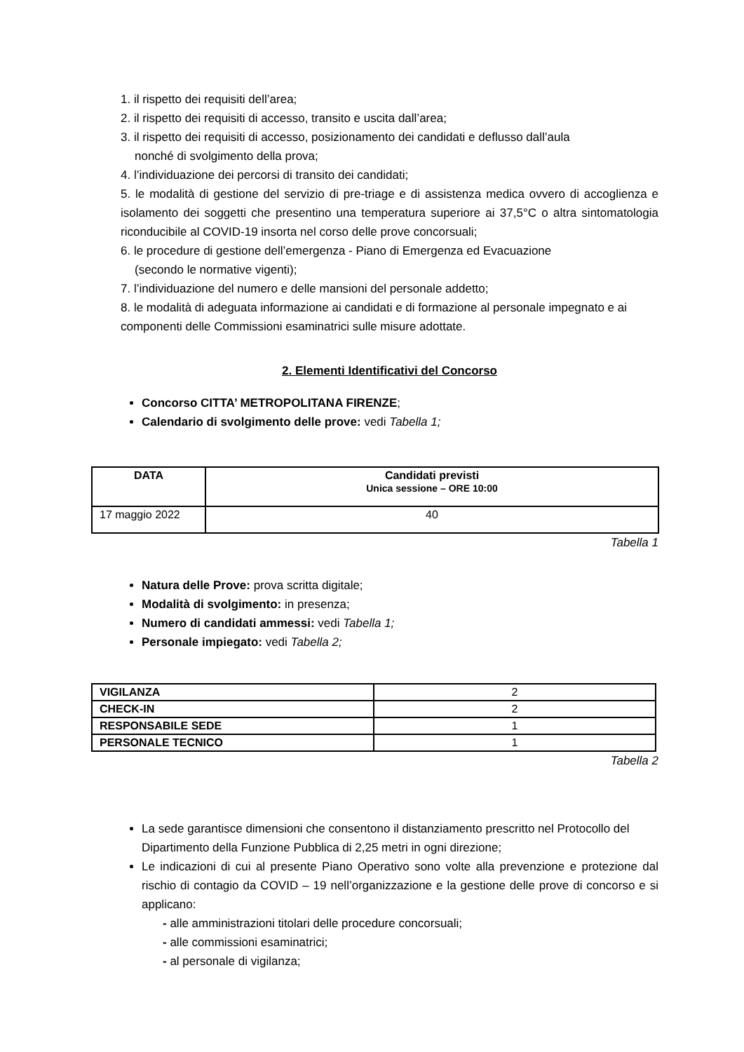1. il rispetto dei requisiti dell’area;
2. il rispetto dei requisiti di accesso, transito e uscita dall’area;
3. il rispetto dei requisiti di accesso, posizionamento dei candidati e deflusso dall’aula
nonché di svolgimento della prova;
4. l’individuazione dei percorsi di transito dei candidati;
5. le modalità di gestione del servizio di pre-triage e di assistenza medica ovvero di accoglienza e isolamento dei soggetti che presentino una temperatura superiore ai 37,5°C o altra sintomatologia riconducibile al COVID-19 insorta nel corso delle prove concorsuali;
6. le procedure di gestione dell’emergenza - Piano di Emergenza ed Evacuazione
(secondo le normative vigenti);
7. l’individuazione del numero e delle mansioni del personale addetto;
8. le modalità di adeguata informazione ai candidati e di formazione al personale impegnato e ai componenti delle Commissioni esaminatrici sulle misure adottate.
2. Elementi Identificativi del Concorso
Concorso CITTA’ METROPOLITANA FIRENZE;
Calendario di svolgimento delle prove: vedi Tabella 1;
| DATA | Candidati previsti Unica sessione – ORE 10:00 |
| --- | --- |
| 17 maggio 2022 | 40 |
Tabella 1
Natura delle Prove: prova scritta digitale;
Modalità di svolgimento: in presenza;
Numero di candidati ammessi: vedi Tabella 1;
Personale impiegato: vedi Tabella 2;
| VIGILANZA | 2 |
| CHECK-IN | 2 |
| RESPONSABILE SEDE | 1 |
| PERSONALE TECNICO | 1 |
Tabella 2
La sede garantisce dimensioni che consentono il distanziamento prescritto nel Protocollo del Dipartimento della Funzione Pubblica di 2,25 metri in ogni direzione;
Le indicazioni di cui al presente Piano Operativo sono volte alla prevenzione e protezione dal rischio di contagio da COVID – 19 nell’organizzazione e la gestione delle prove di concorso e si applicano:
- alle amministrazioni titolari delle procedure concorsuali;
- alle commissioni esaminatrici;
- al personale di vigilanza;